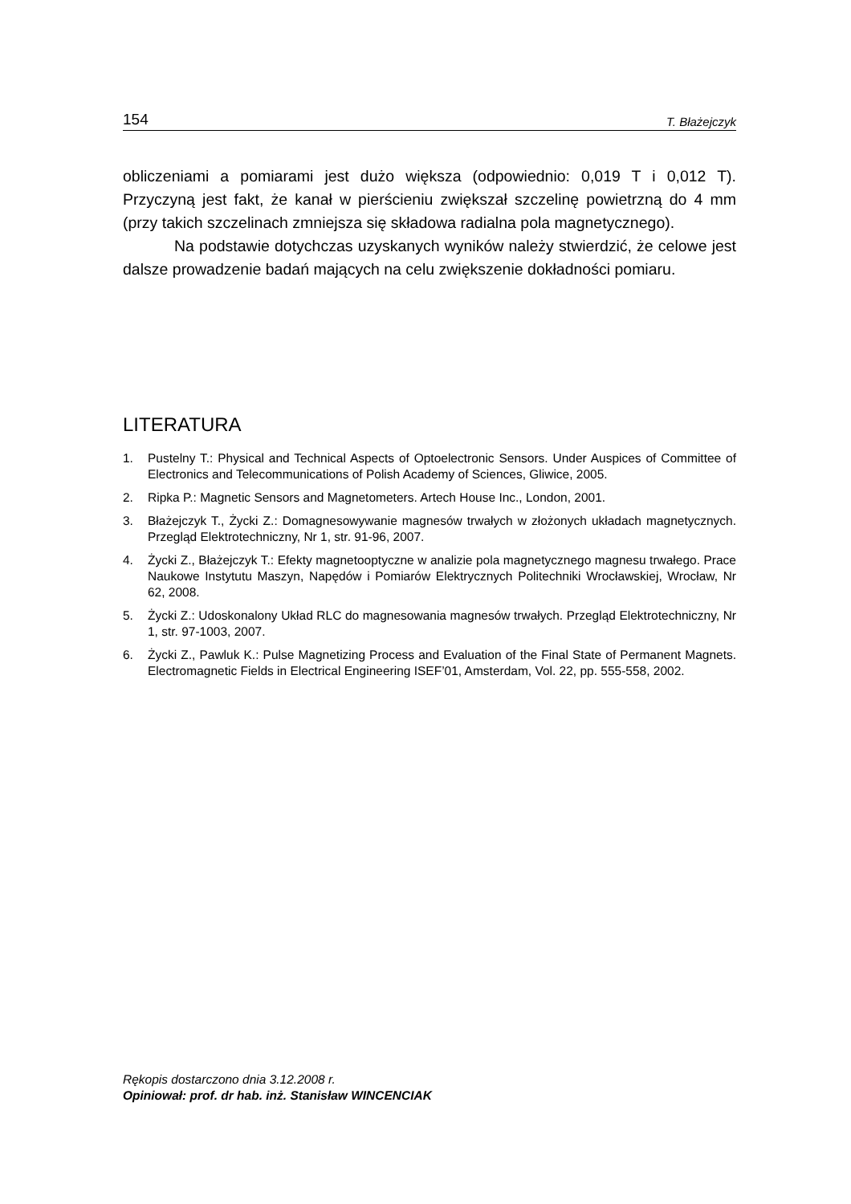154 T. Błażejczyk
obliczeniami a pomiarami jest dużo większa (odpowiednio: 0,019 T i 0,012 T). Przyczyną jest fakt, że kanał w pierścieniu zwiększał szczelinę powietrzną do 4 mm (przy takich szczelinach zmniejsza się składowa radialna pola magnetycznego).
Na podstawie dotychczas uzyskanych wyników należy stwierdzić, że celowe jest dalsze prowadzenie badań mających na celu zwiększenie dokładności pomiaru.
LITERATURA
1. Pustelny T.: Physical and Technical Aspects of Optoelectronic Sensors. Under Auspices of Committee of Electronics and Telecommunications of Polish Academy of Sciences, Gliwice, 2005.
2. Ripka P.: Magnetic Sensors and Magnetometers. Artech House Inc., London, 2001.
3. Błażejczyk T., Życki Z.: Domagnesowywanie magnesów trwałych w złożonych układach magnetycznych. Przegląd Elektrotechniczny, Nr 1, str. 91-96, 2007.
4. Życki Z., Błażejczyk T.: Efekty magnetooptyczne w analizie pola magnetycznego magnesu trwałego. Prace Naukowe Instytutu Maszyn, Napędów i Pomiarów Elektrycznych Politechniki Wrocławskiej, Wrocław, Nr 62, 2008.
5. Życki Z.: Udoskonalony Układ RLC do magnesowania magnesów trwałych. Przegląd Elektrotechniczny, Nr 1, str. 97-1003, 2007.
6. Życki Z., Pawluk K.: Pulse Magnetizing Process and Evaluation of the Final State of Permanent Magnets. Electromagnetic Fields in Electrical Engineering ISEF’01, Amsterdam, Vol. 22, pp. 555-558, 2002.
Rękopis dostarczono dnia 3.12.2008 r.
Opiniował: prof. dr hab. inż. Stanisław WINCENCIAK